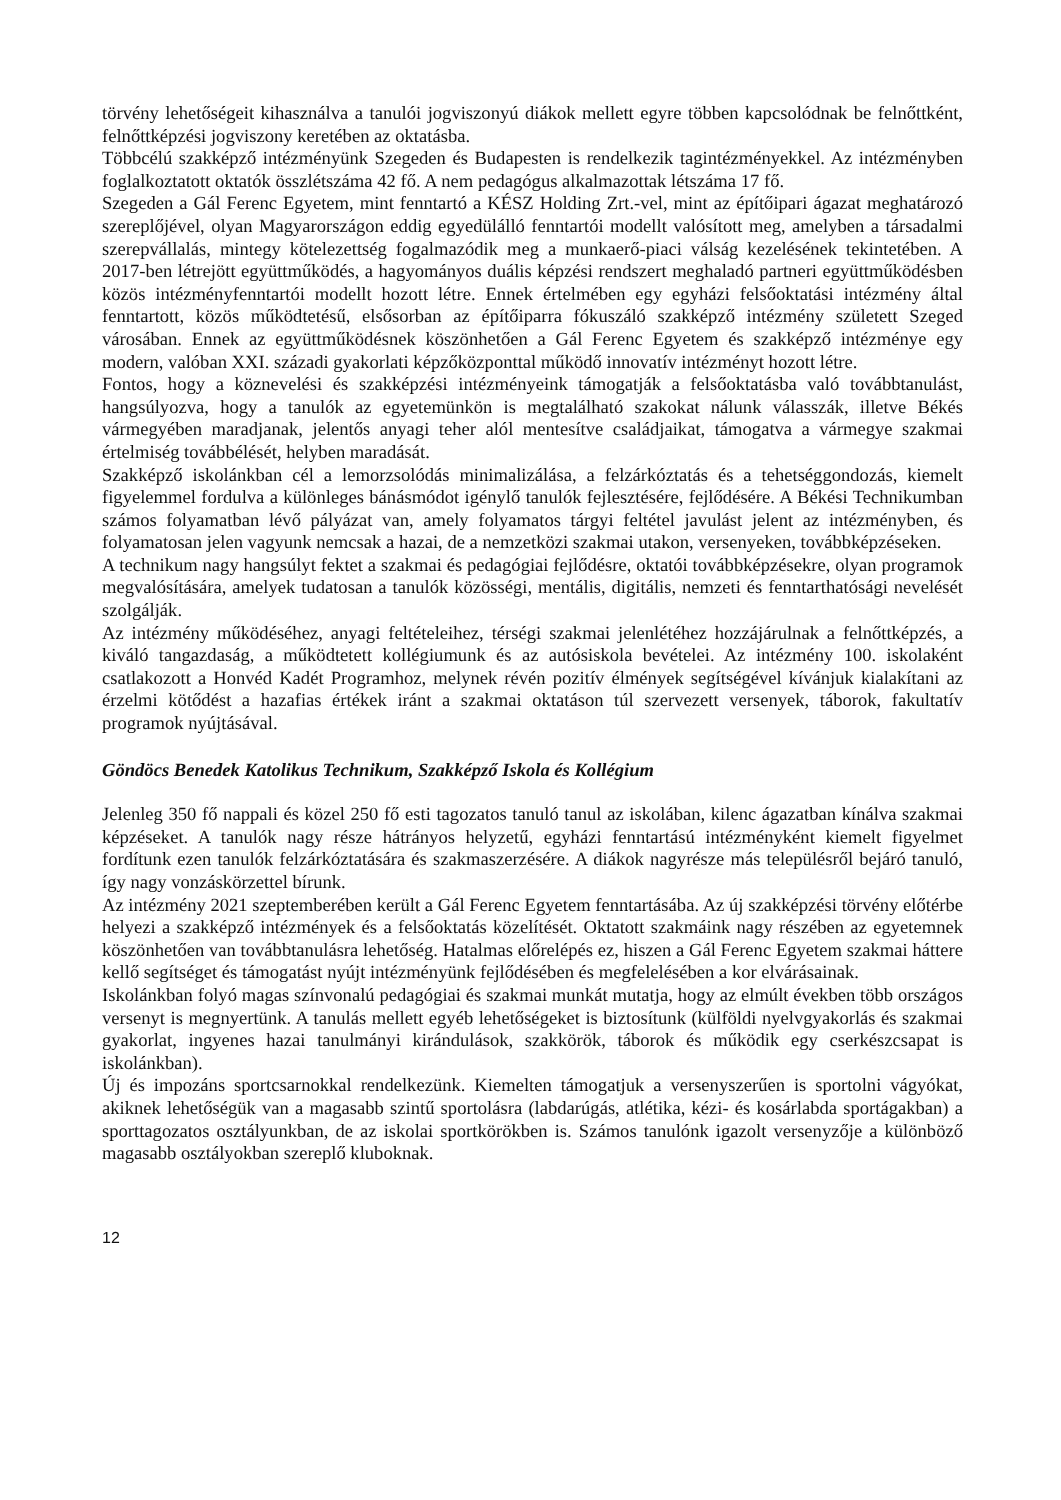törvény lehetőségeit kihasználva a tanulói jogviszonyú diákok mellett egyre többen kapcsolódnak be felnőttként, felnőttképzési jogviszony keretében az oktatásba.
Többcélú szakképző intézményünk Szegeden és Budapesten is rendelkezik tagintézményekkel. Az intézményben foglalkoztatott oktatók összlétszáma 42 fő. A nem pedagógus alkalmazottak létszáma 17 fő.
Szegeden a Gál Ferenc Egyetem, mint fenntartó a KÉSZ Holding Zrt.-vel, mint az építőipari ágazat meghatározó szereplőjével, olyan Magyarországon eddig egyedülálló fenntartói modellt valósított meg, amelyben a társadalmi szerepvállalás, mintegy kötelezettség fogalmazódik meg a munkaerő-piaci válság kezelésének tekintetében. A 2017-ben létrejött együttműködés, a hagyományos duális képzési rendszert meghaladó partneri együttműködésben közös intézményfenntartói modellt hozott létre. Ennek értelmében egy egyházi felsőoktatási intézmény által fenntartott, közös működtetésű, elsősorban az építőiparra fókuszáló szakképző intézmény született Szeged városában. Ennek az együttműködésnek köszönhetően a Gál Ferenc Egyetem és szakképző intézménye egy modern, valóban XXI. századi gyakorlati képzőközponttal működő innovatív intézményt hozott létre.
Fontos, hogy a köznevelési és szakképzési intézményeink támogatják a felsőoktatásba való továbbtanulást, hangsúlyozva, hogy a tanulók az egyetemünkön is megtalálható szakokat nálunk válasszák, illetve Békés vármegyében maradjanak, jelentős anyagi teher alól mentesítve családjaikat, támogatva a vármegye szakmai értelmiség továbbélését, helyben maradását.
Szakképző iskolánkban cél a lemorzsolódás minimalizálása, a felzárkóztatás és a tehetséggondozás, kiemelt figyelemmel fordulva a különleges bánásmódot igénylő tanulók fejlesztésére, fejlődésére. A Békési Technikumban számos folyamatban lévő pályázat van, amely folyamatos tárgyi feltétel javulást jelent az intézményben, és folyamatosan jelen vagyunk nemcsak a hazai, de a nemzetközi szakmai utakon, versenyeken, továbbképzéseken.
A technikum nagy hangsúlyt fektet a szakmai és pedagógiai fejlődésre, oktatói továbbképzésekre, olyan programok megvalósítására, amelyek tudatosan a tanulók közösségi, mentális, digitális, nemzeti és fenntarthatósági nevelését szolgálják.
Az intézmény működéséhez, anyagi feltételeihez, térségi szakmai jelenlétéhez hozzájárulnak a felnőttképzés, a kiváló tangazdaság, a működtetett kollégiumunk és az autósiskola bevételei. Az intézmény 100. iskolaként csatlakozott a Honvéd Kadét Programhoz, melynek révén pozitív élmények segítségével kívánjuk kialakítani az érzelmi kötődést a hazafias értékek iránt a szakmai oktatáson túl szervezett versenyek, táborok, fakultatív programok nyújtásával.
Göndöcs Benedek Katolikus Technikum, Szakképző Iskola és Kollégium
Jelenleg 350 fő nappali és közel 250 fő esti tagozatos tanuló tanul az iskolában, kilenc ágazatban kínálva szakmai képzéseket. A tanulók nagy része hátrányos helyzetű, egyházi fenntartású intézményként kiemelt figyelmet fordítunk ezen tanulók felzárkóztatására és szakmaszerzésére. A diákok nagyrésze más településről bejáró tanuló, így nagy vonzáskörzettel bírunk.
Az intézmény 2021 szeptemberében került a Gál Ferenc Egyetem fenntartásába. Az új szakképzési törvény előtérbe helyezi a szakképző intézmények és a felsőoktatás közelítését. Oktatott szakmáink nagy részében az egyetemnek köszönhetően van továbbtanulásra lehetőség. Hatalmas előrelépés ez, hiszen a Gál Ferenc Egyetem szakmai háttere kellő segítséget és támogatást nyújt intézményünk fejlődésében és megfelelésében a kor elvárásainak.
Iskolánkban folyó magas színvonalú pedagógiai és szakmai munkát mutatja, hogy az elmúlt években több országos versenyt is megnyertünk. A tanulás mellett egyéb lehetőségeket is biztosítunk (külföldi nyelvgyakorlás és szakmai gyakorlat, ingyenes hazai tanulmányi kirándulások, szakkörök, táborok és működik egy cserkészcsapat is iskolánkban).
Új és impozáns sportcsarnokkal rendelkezünk. Kiemelten támogatjuk a versenyszerűen is sportolni vágyókat, akiknek lehetőségük van a magasabb szintű sportolásra (labdarúgás, atlétika, kézi- és kosárlabda sportágakban) a sporttagozatos osztályunkban, de az iskolai sportkörökben is. Számos tanulónk igazolt versenyzője a különböző magasabb osztályokban szereplő kluboknak.
12